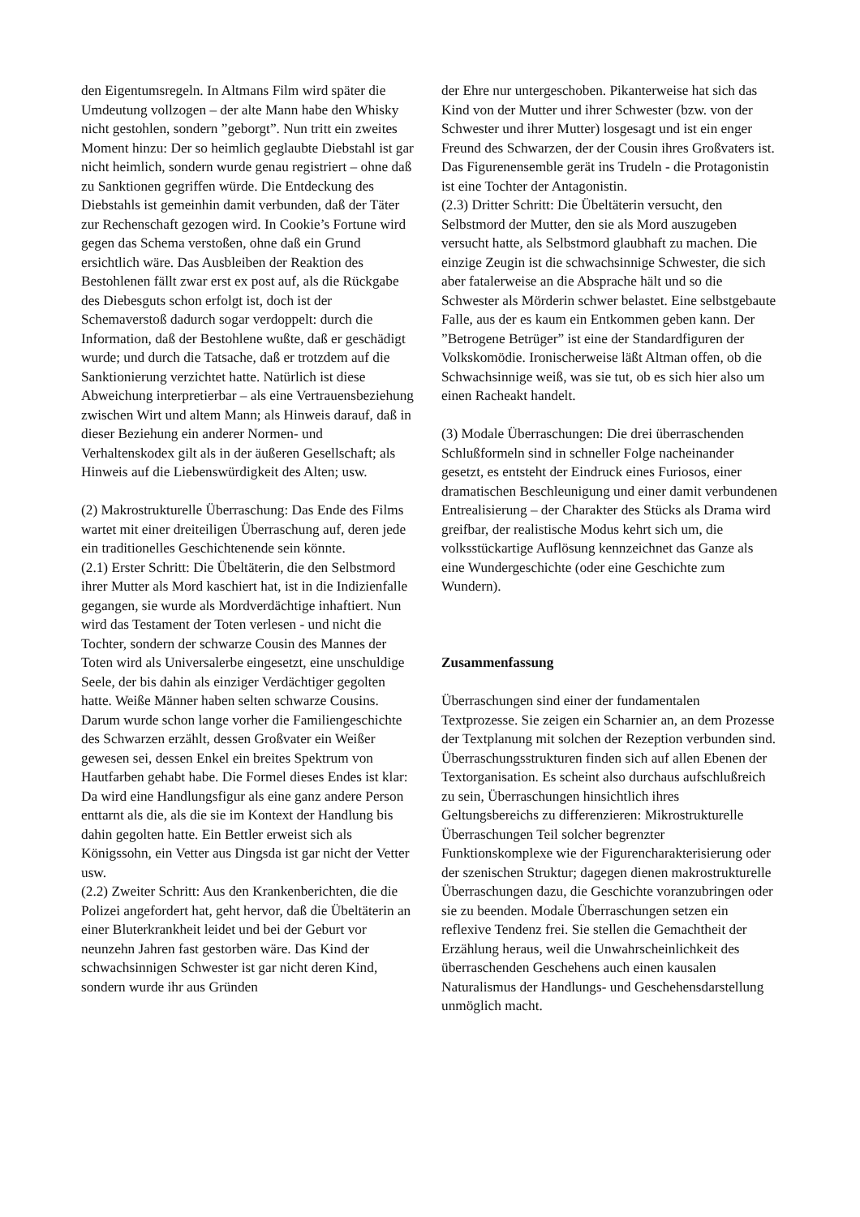den Eigentumsregeln. In Altmans Film wird später die Umdeutung vollzogen – der alte Mann habe den Whisky nicht gestohlen, sondern ”geborgt”. Nun tritt ein zweites Moment hinzu: Der so heimlich geglaubte Diebstahl ist gar nicht heimlich, sondern wurde genau registriert – ohne daß zu Sanktionen gegriffen würde. Die Entdeckung des Diebstahls ist gemeinhin damit verbunden, daß der Täter zur Rechenschaft gezogen wird. In Cookie’s Fortune wird gegen das Schema verstoßen, ohne daß ein Grund ersichtlich wäre. Das Ausbleiben der Reaktion des Bestohlenen fällt zwar erst ex post auf, als die Rückgabe des Diebesguts schon erfolgt ist, doch ist der Schemaverstoß dadurch sogar verdoppelt: durch die Information, daß der Bestohlene wußte, daß er geschädigt wurde; und durch die Tatsache, daß er trotzdem auf die Sanktionierung verzichtet hatte. Natürlich ist diese Abweichung interpretierbar – als eine Vertrauensbeziehung zwischen Wirt und altem Mann; als Hinweis darauf, daß in dieser Beziehung ein anderer Normen- und Verhaltenskodex gilt als in der äußeren Gesellschaft; als Hinweis auf die Liebenswürdigkeit des Alten; usw.
(2) Makrostrukturelle Überraschung: Das Ende des Films wartet mit einer dreiteiligen Überraschung auf, deren jede ein traditionelles Geschichtenende sein könnte.
(2.1) Erster Schritt: Die Übeltäterin, die den Selbstmord ihrer Mutter als Mord kaschiert hat, ist in die Indizienfalle gegangen, sie wurde als Mordverdächtige inhaftiert. Nun wird das Testament der Toten verlesen - und nicht die Tochter, sondern der schwarze Cousin des Mannes der Toten wird als Universalerbe eingesetzt, eine unschuldige Seele, der bis dahin als einziger Verdächtiger gegolten hatte. Weiße Männer haben selten schwarze Cousins. Darum wurde schon lange vorher die Familiengeschichte des Schwarzen erzählt, dessen Großvater ein Weißer gewesen sei, dessen Enkel ein breites Spektrum von Hautfarben gehabt habe. Die Formel dieses Endes ist klar: Da wird eine Handlungsfigur als eine ganz andere Person enttarnt als die, als die sie im Kontext der Handlung bis dahin gegolten hatte. Ein Bettler erweist sich als Königssohn, ein Vetter aus Dingsda ist gar nicht der Vetter usw.
(2.2) Zweiter Schritt: Aus den Krankenberichten, die die Polizei angefordert hat, geht hervor, daß die Übeltäterin an einer Bluterkrankheit leidet und bei der Geburt vor neunzehn Jahren fast gestorben wäre. Das Kind der schwachsinnigen Schwester ist gar nicht deren Kind, sondern wurde ihr aus Gründen
der Ehre nur untergeschoben. Pikanterweise hat sich das Kind von der Mutter und ihrer Schwester (bzw. von der Schwester und ihrer Mutter) losgesagt und ist ein enger Freund des Schwarzen, der der Cousin ihres Großvaters ist. Das Figurenensemble gerät ins Trudeln - die Protagonistin ist eine Tochter der Antagonistin.
(2.3) Dritter Schritt: Die Übeltäterin versucht, den Selbstmord der Mutter, den sie als Mord auszugeben versucht hatte, als Selbstmord glaubhaft zu machen. Die einzige Zeugin ist die schwachsinnige Schwester, die sich aber fatalerweise an die Absprache hält und so die Schwester als Mörderin schwer belastet. Eine selbstgebaute Falle, aus der es kaum ein Entkommen geben kann. Der ”Betrogene Betrüger” ist eine der Standardfiguren der Volkskomödie. Ironischerweise läßt Altman offen, ob die Schwachsinnige weiß, was sie tut, ob es sich hier also um einen Racheakt handelt.
(3) Modale Überraschungen: Die drei überraschenden Schlußformeln sind in schneller Folge nacheinander gesetzt, es entsteht der Eindruck eines Furiosos, einer dramatischen Beschleunigung und einer damit verbundenen Entrealisierung – der Charakter des Stücks als Drama wird greifbar, der realistische Modus kehrt sich um, die volksstückartige Auflösung kennzeichnet das Ganze als eine Wundergeschichte (oder eine Geschichte zum Wundern).
Zusammenfassung
Überraschungen sind einer der fundamentalen Textprozesse. Sie zeigen ein Scharnier an, an dem Prozesse der Textplanung mit solchen der Rezeption verbunden sind. Überraschungsstrukturen finden sich auf allen Ebenen der Textorganisation. Es scheint also durchaus aufschlußreich zu sein, Überraschungen hinsichtlich ihres Geltungsbereichs zu differenzieren: Mikrostrukturelle Überraschungen Teil solcher begrenzter Funktionskomplexe wie der Figurencharakterisierung oder der szenischen Struktur; dagegen dienen makrostrukturelle Überraschungen dazu, die Geschichte voranzubringen oder sie zu beenden. Modale Überraschungen setzen ein reflexive Tendenz frei. Sie stellen die Gemachtheit der Erzählung heraus, weil die Unwahrscheinlichkeit des überraschenden Geschehens auch einen kausalen Naturalismus der Handlungs- und Geschehensdarstellung unmöglich macht.